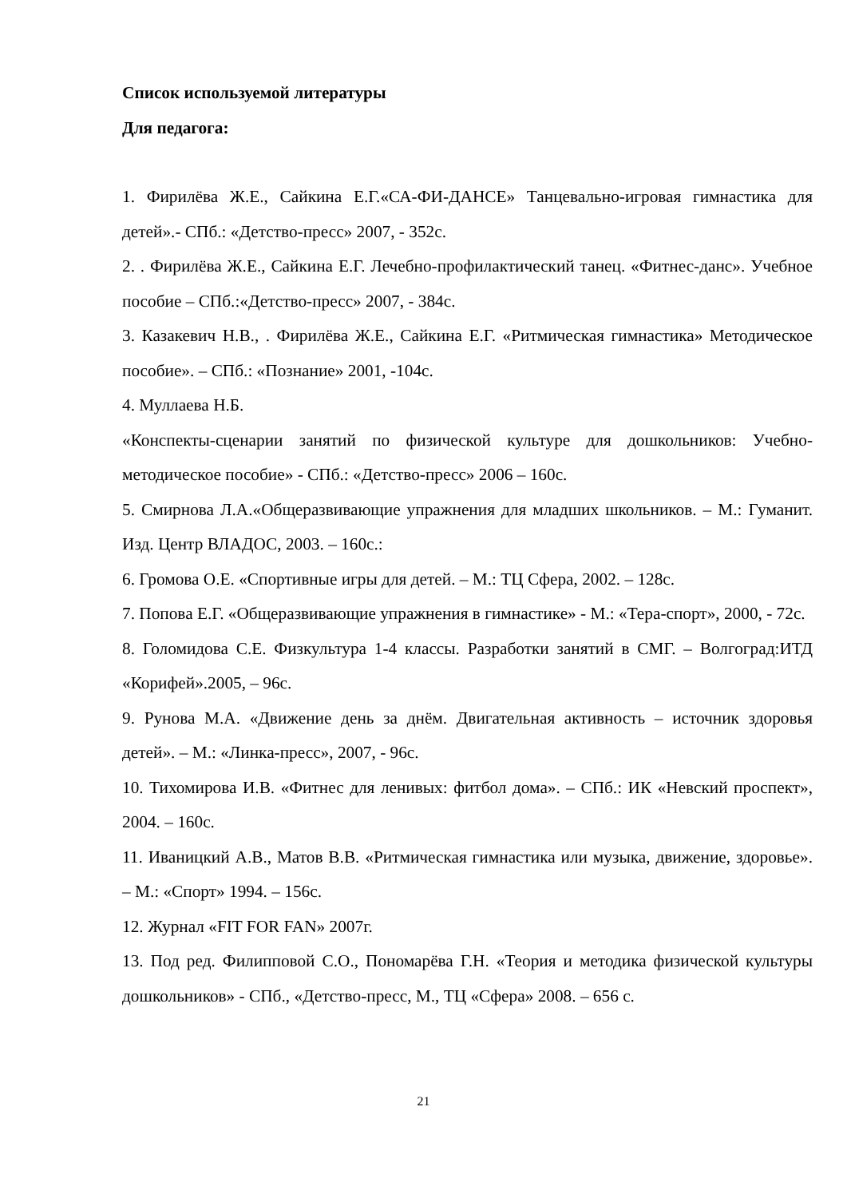Список используемой литературы
Для педагога:
1. Фирилёва Ж.Е., Сайкина Е.Г.«СА-ФИ-ДАНСЕ» Танцевально-игровая гимнастика для детей».- СПб.: «Детство-пресс» 2007, - 352с.
2. . Фирилёва Ж.Е., Сайкина Е.Г. Лечебно-профилактический танец. «Фитнес-данс». Учебное пособие – СПб.:«Детство-пресс» 2007, - 384с.
3. Казакевич Н.В., . Фирилёва Ж.Е., Сайкина Е.Г. «Ритмическая гимнастика» Методическое пособие». – СПб.: «Познание» 2001, -104с.
4. Муллаева Н.Б.
«Конспекты-сценарии занятий по физической культуре для дошкольников: Учебно-методическое пособие» - СПб.: «Детство-пресс» 2006 – 160с.
5. Смирнова Л.А.«Общеразвивающие упражнения для младших школьников. – М.: Гуманит. Изд. Центр ВЛАДОС, 2003. – 160с.:
6. Громова О.Е. «Спортивные игры для детей. – М.: ТЦ Сфера, 2002. – 128с.
7. Попова Е.Г. «Общеразвивающие упражнения в гимнастике» - М.: «Тера-спорт», 2000, - 72с.
8. Голомидова С.Е. Физкультура 1-4 классы. Разработки занятий в СМГ. – Волгоград:ИТД «Корифей».2005, – 96с.
9. Рунова М.А. «Движение день за днём. Двигательная активность – источник здоровья детей». – М.: «Линка-пресс», 2007, - 96с.
10. Тихомирова И.В. «Фитнес для ленивых: фитбол дома». – СПб.: ИК «Невский проспект», 2004. – 160с.
11. Иваницкий А.В., Матов В.В. «Ритмическая гимнастика или музыка, движение, здоровье». – М.: «Спорт» 1994. – 156с.
12. Журнал «FIT FOR FAN» 2007г.
13. Под ред. Филипповой С.О., Пономарёва Г.Н. «Теория и методика физической культуры дошкольников» - СПб., «Детство-пресс, М., ТЦ «Сфера» 2008. – 656 с.
21